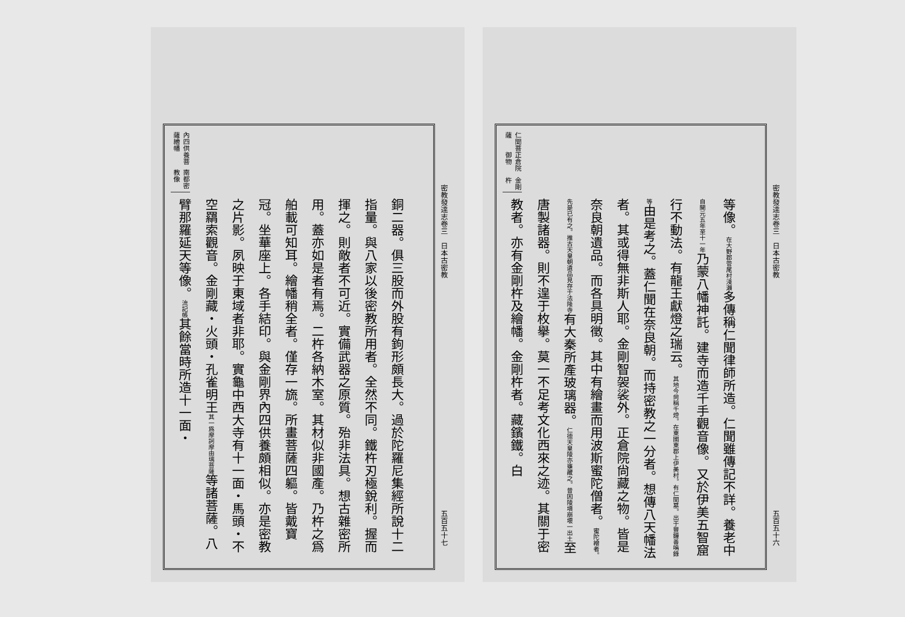密教發達志卷三　日本古密教 五百五十六
仁聞菩薩 正倉院御物 金剛杵
等像。在大野郡菅尾村淺瀨多傳稱仁聞律師所造。仁聞雖傳記不詳。養老中自開元五年至十一年乃蒙八幡神託。建寺而造千手觀音像。又於伊美五智窟行不動法。有龍王獻燈之瑞云。其地今尙稱千燈。在東國東郡上伊美村。有仁聞墓。出于豐鐘善鳴錄等由是考之。蓋仁聞在奈良朝。而持密教之一分者。想傳八天幡法者。其或得無非斯人耶。金剛智袈裟外。正倉院尙藏之物。皆是奈良朝遺品。而各具明徵。其中有繪畫而用波斯蜜陀僧者。蜜陀繪者。先是已有之。推古天皇朝遺品見存于法隆寺有大秦所產玻璃器。仁德天皇陵亦壅藏之。昔因陵墳崩壞一出土至唐製諸器。則不遑于枚擧。莫一不足考文化西來之迹。其關于密教者。亦有金剛杵及繪幡。金剛杵者。藏鑌鐵。白
密教發達志卷三　日本古密教 五百五十七
內四供養菩薩繪幡 南都密教像
銅二器。俱三股而外股有鉤形頗長大。過於陀羅尼集經所說十二指量。與八家以後密教所用者。全然不同。鐵杵刃極銳利。握而揮之。則敵者不可近。實備武器之原質。殆非法具。想古雜密所用。蓋亦如是者有焉。二杵各納木室。其材似非國產。乃杵之爲舶載可知耳。繪幡稍全者。僅存一旒。所畫菩薩四軀。皆戴寶冠。坐華座上。各手結印。與金剛界內四供養頗相似。亦是密教之片影。夙映于東域者非耶。實龜中西大寺有十一面・馬頭・不空羂索觀音。金剛藏・火頭・孔雀明王其一爲摩訶摩由璃菩薩等諸菩薩。八臂那羅延天等像。流記帳其餘當時所造十一面・